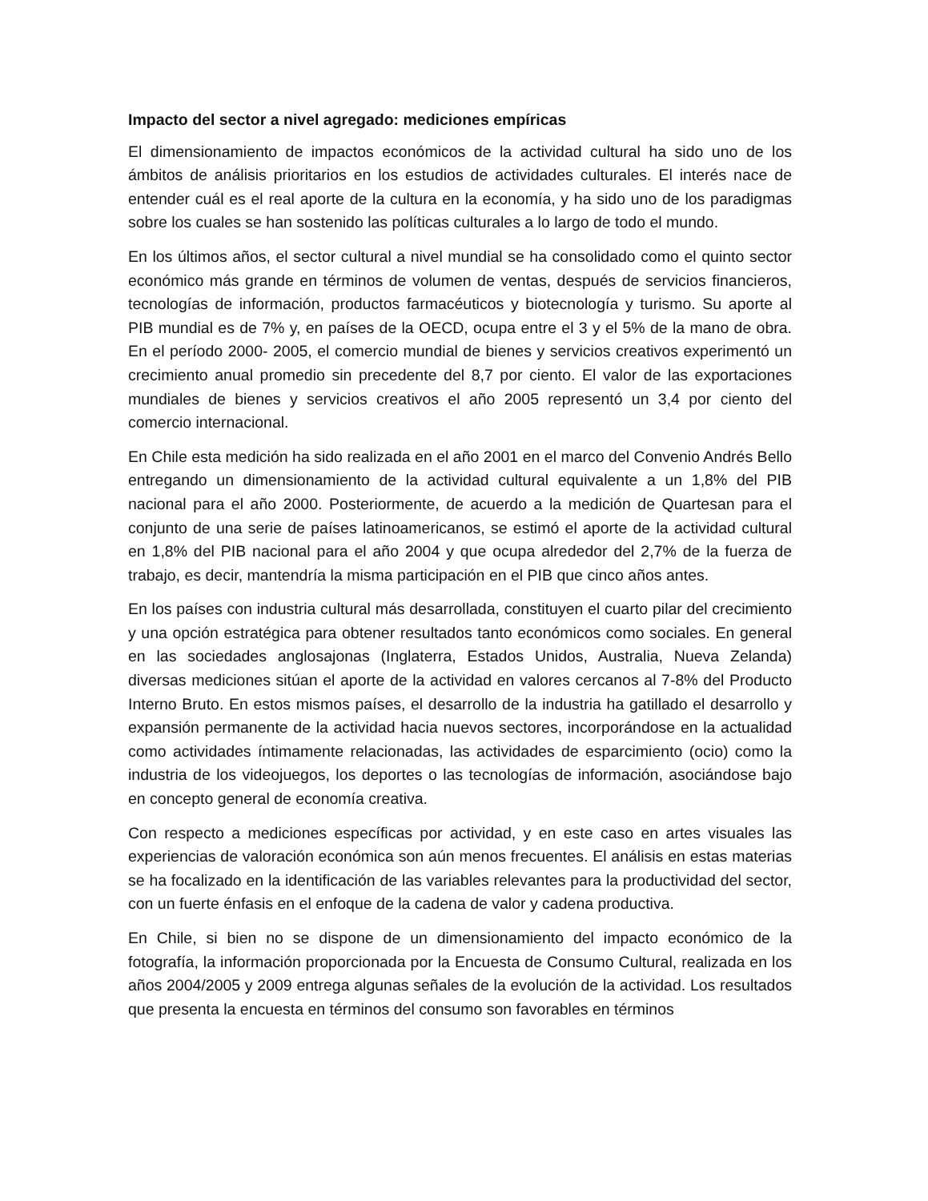Impacto del sector a nivel agregado: mediciones empíricas
El dimensionamiento de impactos económicos de la actividad cultural ha sido uno de los ámbitos de análisis prioritarios en los estudios de actividades culturales. El interés nace de entender cuál es el real aporte de la cultura en la economía, y ha sido uno de los paradigmas sobre los cuales se han sostenido las políticas culturales a lo largo de todo el mundo.
En los últimos años, el sector cultural a nivel mundial se ha consolidado como el quinto sector económico más grande en términos de volumen de ventas, después de servicios financieros, tecnologías de información, productos farmacéuticos y biotecnología y turismo. Su aporte al PIB mundial es de 7% y, en países de la OECD, ocupa entre el 3 y el 5% de la mano de obra. En el período 2000- 2005, el comercio mundial de bienes y servicios creativos experimentó un crecimiento anual promedio sin precedente del 8,7 por ciento. El valor de las exportaciones mundiales de bienes y servicios creativos el año 2005 representó un 3,4 por ciento del comercio internacional.
En Chile esta medición ha sido realizada en el año 2001 en el marco del Convenio Andrés Bello entregando un dimensionamiento de la actividad cultural equivalente a un 1,8% del PIB nacional para el año 2000. Posteriormente, de acuerdo a la medición de Quartesan para el conjunto de una serie de países latinoamericanos, se estimó el aporte de la actividad cultural en 1,8% del PIB nacional para el año 2004 y que ocupa alrededor del 2,7% de la fuerza de trabajo, es decir, mantendría la misma participación en el PIB que cinco años antes.
En los países con industria cultural más desarrollada, constituyen el cuarto pilar del crecimiento y una opción estratégica para obtener resultados tanto económicos como sociales. En general en las sociedades anglosajonas (Inglaterra, Estados Unidos, Australia, Nueva Zelanda) diversas mediciones sitúan el aporte de la actividad en valores cercanos al 7-8% del Producto Interno Bruto. En estos mismos países, el desarrollo de la industria ha gatillado el desarrollo y expansión permanente de la actividad hacia nuevos sectores, incorporándose en la actualidad como actividades íntimamente relacionadas, las actividades de esparcimiento (ocio) como la industria de los videojuegos, los deportes o las tecnologías de información, asociándose bajo en concepto general de economía creativa.
Con respecto a mediciones específicas por actividad, y en este caso en artes visuales las experiencias de valoración económica son aún menos frecuentes. El análisis en estas materias se ha focalizado en la identificación de las variables relevantes para la productividad del sector, con un fuerte énfasis en el enfoque de la cadena de valor y cadena productiva.
En Chile, si bien no se dispone de un dimensionamiento del impacto económico de la fotografía, la información proporcionada por la Encuesta de Consumo Cultural, realizada en los años 2004/2005 y 2009 entrega algunas señales de la evolución de la actividad. Los resultados que presenta la encuesta en términos del consumo son favorables en términos